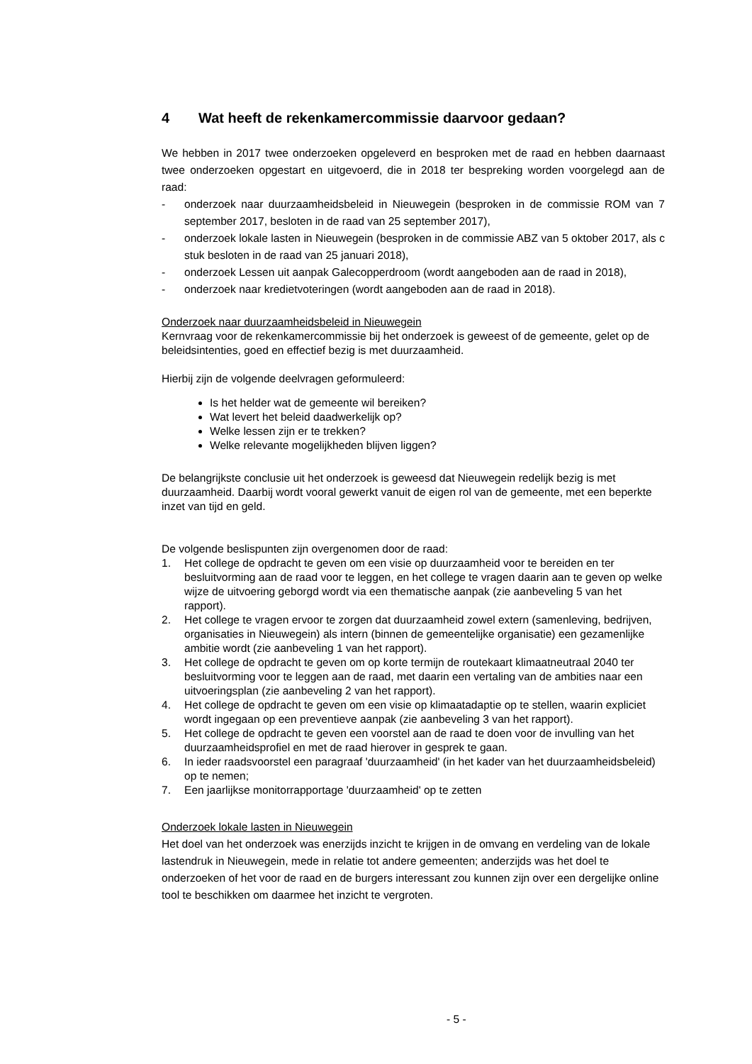4 Wat heeft de rekenkamercommissie daarvoor gedaan?
We hebben in 2017 twee onderzoeken opgeleverd en besproken met de raad en hebben daarnaast twee onderzoeken opgestart en uitgevoerd, die in 2018 ter bespreking worden voorgelegd aan de raad:
- onderzoek naar duurzaamheidsbeleid in Nieuwegein (besproken in de commissie ROM van 7 september 2017, besloten in de raad van 25 september 2017),
- onderzoek lokale lasten in Nieuwegein (besproken in de commissie ABZ van 5 oktober 2017, als c stuk besloten in de raad van 25 januari 2018),
- onderzoek Lessen uit aanpak Galecopperdroom (wordt aangeboden aan de raad in 2018),
- onderzoek naar kredietvoteringen (wordt aangeboden aan de raad in 2018).
Onderzoek naar duurzaamheidsbeleid in Nieuwegein
Kernvraag voor de rekenkamercommissie bij het onderzoek is geweest of de gemeente, gelet op de beleidsintenties, goed en effectief bezig is met duurzaamheid.
Hierbij zijn de volgende deelvragen geformuleerd:
Is het helder wat de gemeente wil bereiken?
Wat levert het beleid daadwerkelijk op?
Welke lessen zijn er te trekken?
Welke relevante mogelijkheden blijven liggen?
De belangrijkste conclusie uit het onderzoek is geweesd dat Nieuwegein redelijk bezig is met duurzaamheid. Daarbij wordt vooral gewerkt vanuit de eigen rol van de gemeente, met een beperkte inzet van tijd en geld.
De volgende beslispunten zijn overgenomen door de raad:
1. Het college de opdracht te geven om een visie op duurzaamheid voor te bereiden en ter besluitvorming aan de raad voor te leggen, en het college te vragen daarin aan te geven op welke wijze de uitvoering geborgd wordt via een thematische aanpak (zie aanbeveling 5 van het rapport).
2. Het college te vragen ervoor te zorgen dat duurzaamheid zowel extern (samenleving, bedrijven, organisaties in Nieuwegein) als intern (binnen de gemeentelijke organisatie) een gezamenlijke ambitie wordt (zie aanbeveling 1 van het rapport).
3. Het college de opdracht te geven om op korte termijn de routekaart klimaatneutraal 2040 ter besluitvorming voor te leggen aan de raad, met daarin een vertaling van de ambities naar een uitvoeringsplan (zie aanbeveling 2 van het rapport).
4. Het college de opdracht te geven om een visie op klimaatadaptie op te stellen, waarin expliciet wordt ingegaan op een preventieve aanpak (zie aanbeveling 3 van het rapport).
5. Het college de opdracht te geven een voorstel aan de raad te doen voor de invulling van het duurzaamheidsprofiel en met de raad hierover in gesprek te gaan.
6. In ieder raadsvoorstel een paragraaf 'duurzaamheid' (in het kader van het duurzaamheidsbeleid) op te nemen;
7. Een jaarlijkse monitorrapportage 'duurzaamheid' op te zetten
Onderzoek lokale lasten in Nieuwegein
Het doel van het onderzoek was enerzijds inzicht te krijgen in de omvang en verdeling van de lokale lastendruk in Nieuwegein, mede in relatie tot andere gemeenten; anderzijds was het doel te onderzoeken of het voor de raad en de burgers interessant zou kunnen zijn over een dergelijke online tool te beschikken om daarmee het inzicht te vergroten.
- 5 -